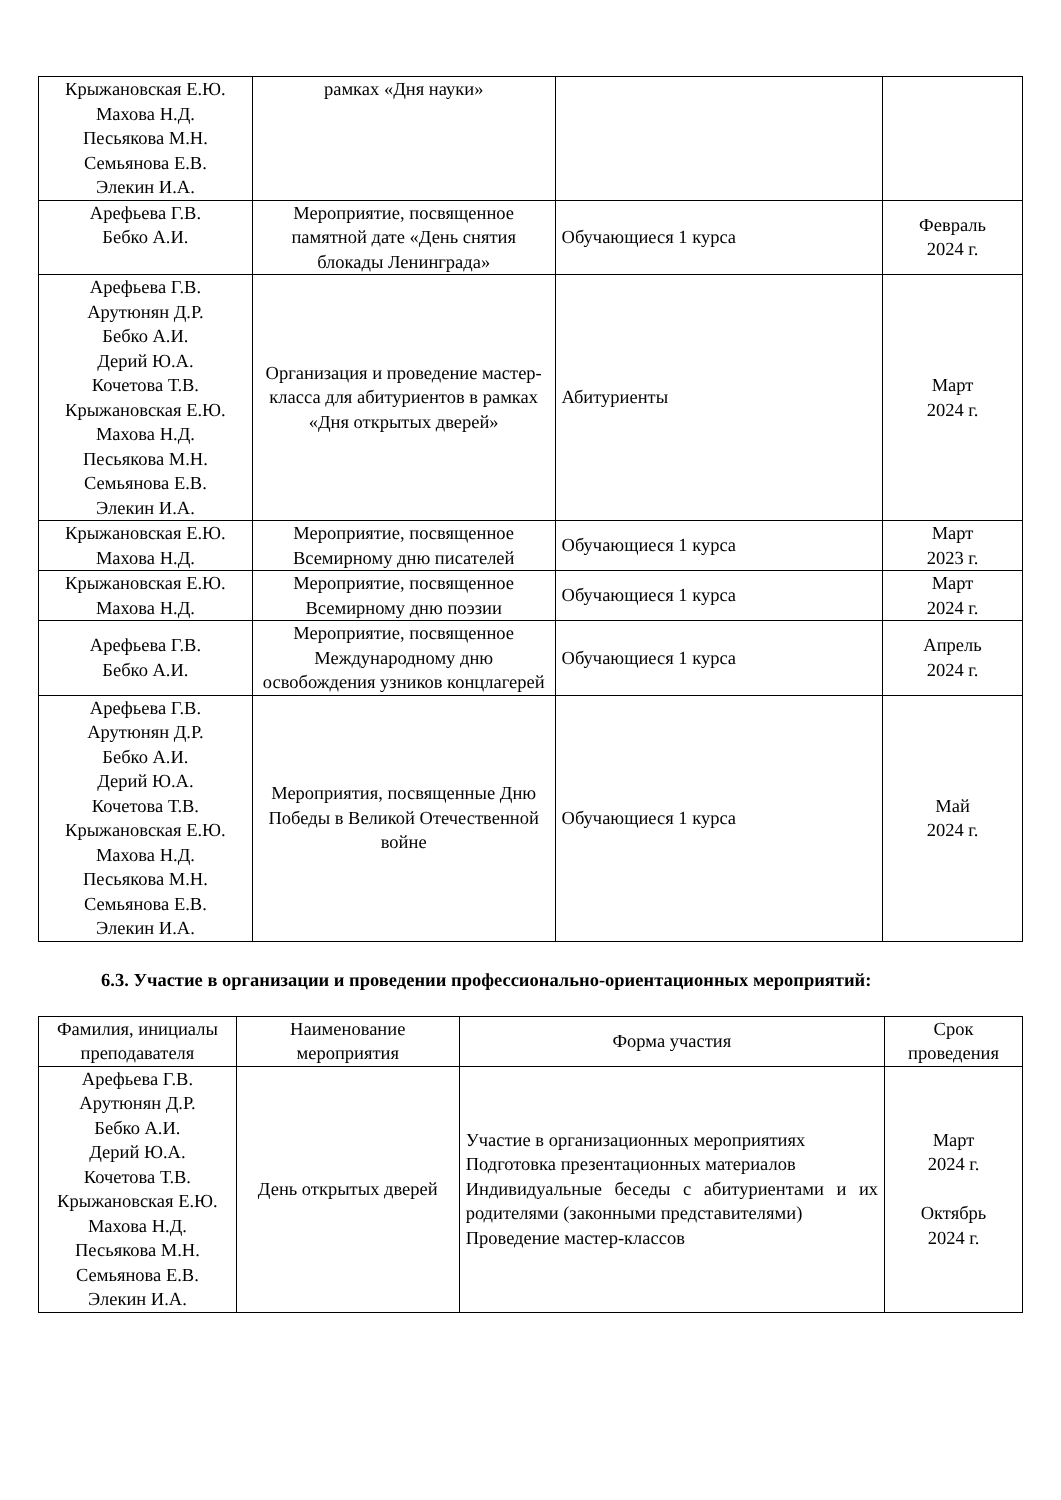| Крыжановская Е.Ю. Махова Н.Д. Песьякова М.Н. Семьянова Е.В. Элекин И.А. | рамках «Дня науки» | | |
| Арефьева Г.В. Бебко А.И. | Мероприятие, посвященное памятной дате «День снятия блокады Ленинграда» | Обучающиеся 1 курса | Февраль 2024 г. |
| Арефьева Г.В. Арутюнян Д.Р. Бебко А.И. Дерий Ю.А. Кочетова Т.В. Крыжановская Е.Ю. Махова Н.Д. Песьякова М.Н. Семьянова Е.В. Элекин И.А. | Организация и проведение мастер-класса для абитуриентов в рамках «Дня открытых дверей» | Абитуриенты | Март 2024 г. |
| Крыжановская Е.Ю. Махова Н.Д. | Мероприятие, посвященное Всемирному дню писателей | Обучающиеся 1 курса | Март 2023 г. |
| Крыжановская Е.Ю. Махова Н.Д. | Мероприятие, посвященное Всемирному дню поэзии | Обучающиеся 1 курса | Март 2024 г. |
| Арефьева Г.В. Бебко А.И. | Мероприятие, посвященное Международному дню освобождения узников концлагерей | Обучающиеся 1 курса | Апрель 2024 г. |
| Арефьева Г.В. Арутюнян Д.Р. Бебко А.И. Дерий Ю.А. Кочетова Т.В. Крыжановская Е.Ю. Махова Н.Д. Песьякова М.Н. Семьянова Е.В. Элекин И.А. | Мероприятия, посвященные Дню Победы в Великой Отечественной войне | Обучающиеся 1 курса | Май 2024 г. |
6.3. Участие в организации и проведении профессионально-ориентационных мероприятий:
| Фамилия, инициалы преподавателя | Наименование мероприятия | Форма участия | Срок проведения |
| --- | --- | --- | --- |
| Арефьева Г.В. Арутюнян Д.Р. Бебко А.И. Дерий Ю.А. Кочетова Т.В. Крыжановская Е.Ю. Махова Н.Д. Песьякова М.Н. Семьянова Е.В. Элекин И.А. | День открытых дверей | Участие в организационных мероприятиях Подготовка презентационных материалов Индивидуальные беседы с абитуриентами и их родителями (законными представителями) Проведение мастер-классов | Март 2024 г. Октябрь 2024 г. |